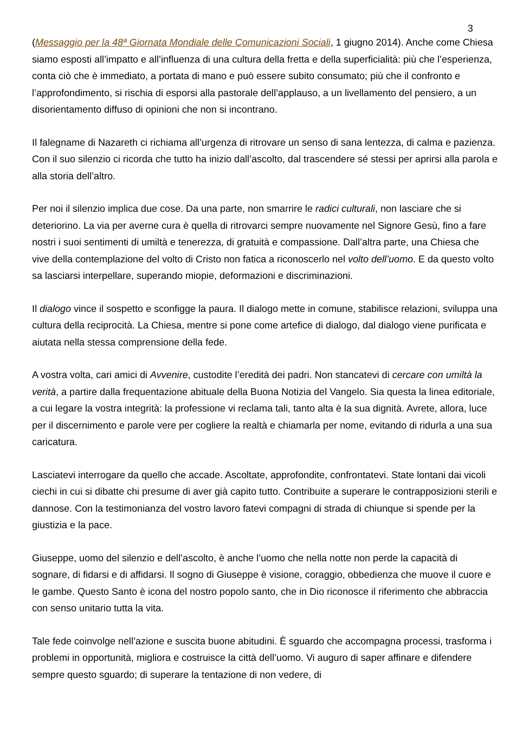3
(Messaggio per la 48ª Giornata Mondiale delle Comunicazioni Sociali, 1 giugno 2014). Anche come Chiesa siamo esposti all’impatto e all’influenza di una cultura della fretta e della superficialità: più che l’esperienza, conta ciò che è immediato, a portata di mano e può essere subito consumato; più che il confronto e l’approfondimento, si rischia di esporsi alla pastorale dell’applauso, a un livellamento del pensiero, a un disorientamento diffuso di opinioni che non si incontrano.
Il falegname di Nazareth ci richiama all’urgenza di ritrovare un senso di sana lentezza, di calma e pazienza. Con il suo silenzio ci ricorda che tutto ha inizio dall’ascolto, dal trascendere sé stessi per aprirsi alla parola e alla storia dell’altro.
Per noi il silenzio implica due cose. Da una parte, non smarrire le radici culturali, non lasciare che si deteriorino. La via per averne cura è quella di ritrovarci sempre nuovamente nel Signore Gesù, fino a fare nostri i suoi sentimenti di umiltà e tenerezza, di gratuità e compassione. Dall’altra parte, una Chiesa che vive della contemplazione del volto di Cristo non fatica a riconoscerlo nel volto dell’uomo. E da questo volto sa lasciarsi interpellare, superando miopie, deformazioni e discriminazioni.
Il dialogo vince il sospetto e sconfigge la paura. Il dialogo mette in comune, stabilisce relazioni, sviluppa una cultura della reciprocità. La Chiesa, mentre si pone come artefice di dialogo, dal dialogo viene purificata e aiutata nella stessa comprensione della fede.
A vostra volta, cari amici di Avvenire, custodite l’eredità dei padri. Non stancatevi di cercare con umiltà la verità, a partire dalla frequentazione abituale della Buona Notizia del Vangelo. Sia questa la linea editoriale, a cui legare la vostra integrità: la professione vi reclama tali, tanto alta è la sua dignità. Avrete, allora, luce per il discernimento e parole vere per cogliere la realtà e chiamarla per nome, evitando di ridurla a una sua caricatura.
Lasciatevi interrogare da quello che accade. Ascoltate, approfondite, confrontatevi. State lontani dai vicoli ciechi in cui si dibatte chi presume di aver già capito tutto. Contribuite a superare le contrapposizioni sterili e dannose. Con la testimonianza del vostro lavoro fatevi compagni di strada di chiunque si spende per la giustizia e la pace.
Giuseppe, uomo del silenzio e dell’ascolto, è anche l’uomo che nella notte non perde la capacità di sognare, di fidarsi e di affidarsi. Il sogno di Giuseppe è visione, coraggio, obbedienza che muove il cuore e le gambe. Questo Santo è icona del nostro popolo santo, che in Dio riconosce il riferimento che abbraccia con senso unitario tutta la vita.
Tale fede coinvolge nell’azione e suscita buone abitudini. È sguardo che accompagna processi, trasforma i problemi in opportunità, migliora e costruisce la città dell’uomo. Vi auguro di saper affinare e difendere sempre questo sguardo; di superare la tentazione di non vedere, di